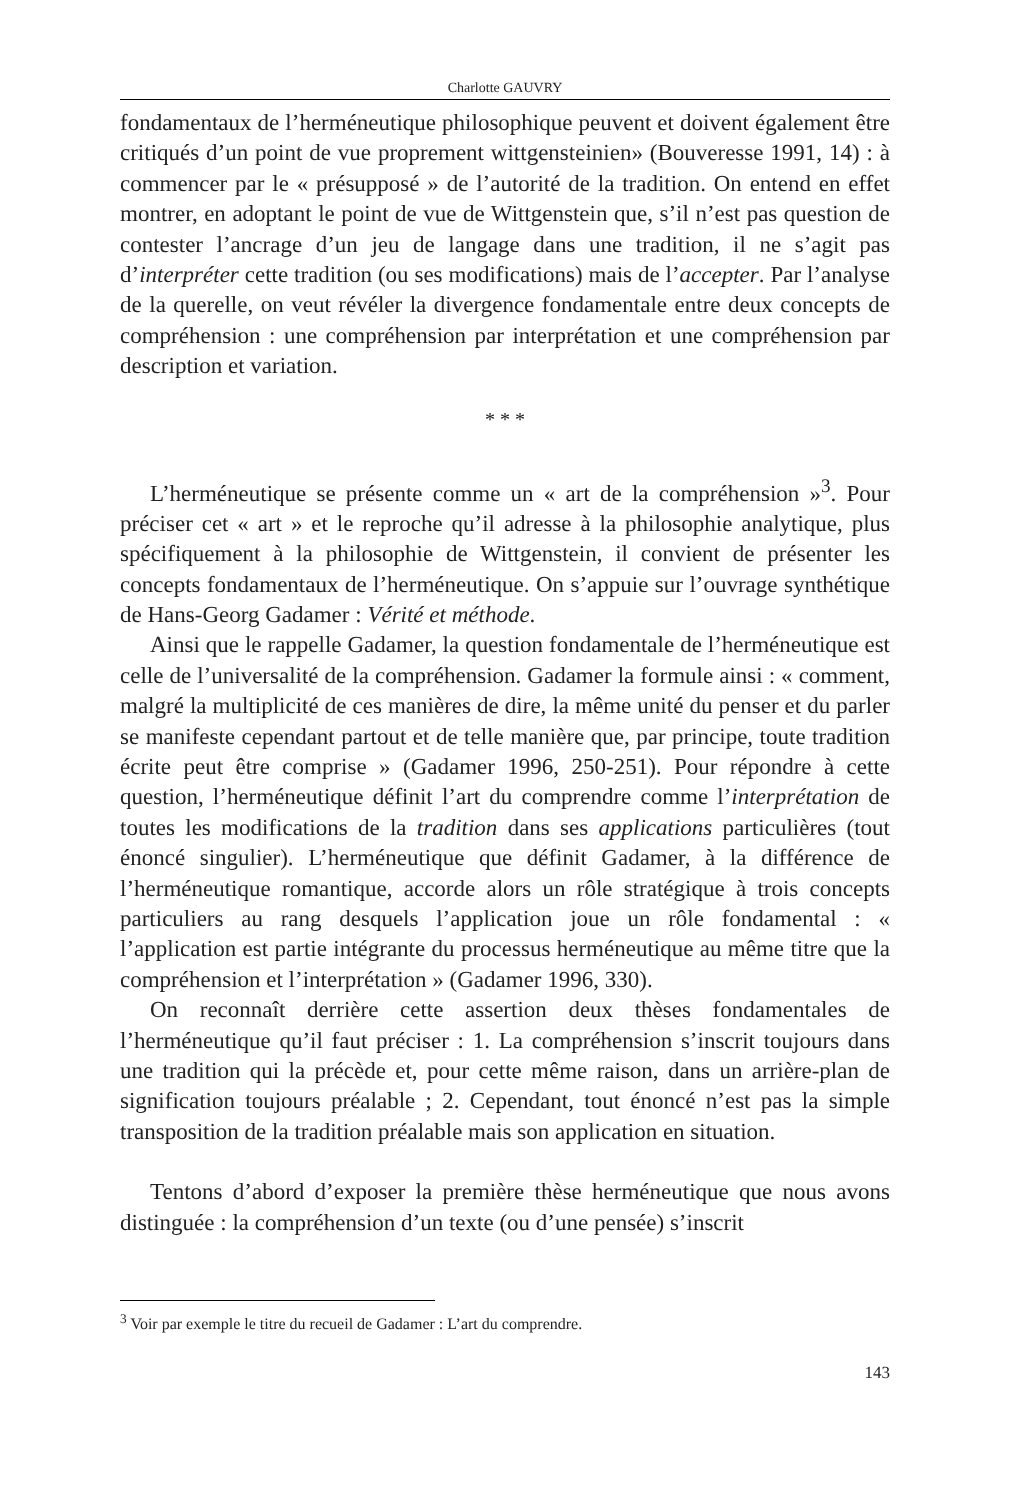Charlotte GAUVRY
fondamentaux de l’herméneutique philosophique peuvent et doivent également être critiqués d’un point de vue proprement wittgensteinien» (Bouveresse 1991, 14) : à commencer par le « présupposé » de l’autorité de la tradition. On entend en effet montrer, en adoptant le point de vue de Wittgenstein que, s’il n’est pas question de contester l’ancrage d’un jeu de langage dans une tradition, il ne s’agit pas d’interpréter cette tradition (ou ses modifications) mais de l’accepter. Par l’analyse de la querelle, on veut révéler la divergence fondamentale entre deux concepts de compréhension : une compréhension par interprétation et une compréhension par description et variation.
* * *
L’herméneutique se présente comme un « art de la compréhension »<sup>3</sup>. Pour préciser cet « art » et le reproche qu’il adresse à la philosophie analytique, plus spécifiquement à la philosophie de Wittgenstein, il convient de présenter les concepts fondamentaux de l’herméneutique. On s’appuie sur l’ouvrage synthétique de Hans-Georg Gadamer : Vérité et méthode.
Ainsi que le rappelle Gadamer, la question fondamentale de l’herméneutique est celle de l’universalité de la compréhension. Gadamer la formule ainsi : « comment, malgré la multiplicité de ces manières de dire, la même unité du penser et du parler se manifeste cependant partout et de telle manière que, par principe, toute tradition écrite peut être comprise » (Gadamer 1996, 250-251). Pour répondre à cette question, l’herméneutique définit l’art du comprendre comme l’interprétation de toutes les modifications de la tradition dans ses applications particulières (tout énoncé singulier). L’herméneutique que définit Gadamer, à la différence de l’herméneutique romantique, accorde alors un rôle stratégique à trois concepts particuliers au rang desquels l’application joue un rôle fondamental : « l’application est partie intégrante du processus herméneutique au même titre que la compréhension et l’interprétation » (Gadamer 1996, 330).
On reconnaît derrière cette assertion deux thèses fondamentales de l’herméneutique qu’il faut préciser : 1. La compréhension s’inscrit toujours dans une tradition qui la précède et, pour cette même raison, dans un arrière-plan de signification toujours préalable ; 2. Cependant, tout énoncé n’est pas la simple transposition de la tradition préalable mais son application en situation.
Tentons d’abord d’exposer la première thèse herméneutique que nous avons distinguée : la compréhension d’un texte (ou d’une pensée) s’inscrit
<sup>3</sup> Voir par exemple le titre du recueil de Gadamer : L’art du comprendre.
143